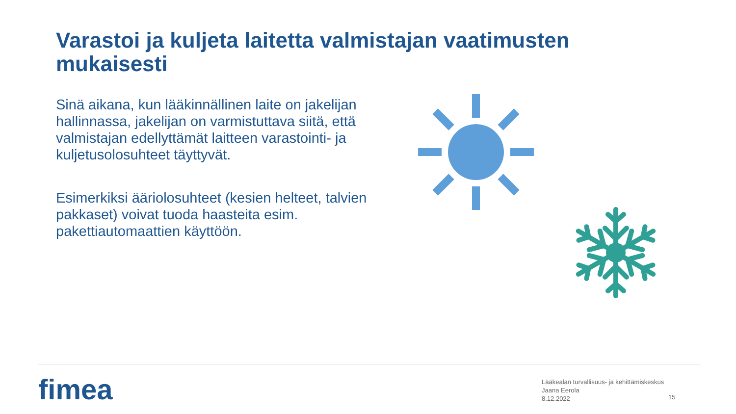Varastoi ja kuljeta laitetta valmistajan vaatimusten mukaisesti
Sinä aikana, kun lääkinnällinen laite on jakelijan hallinnassa, jakelijan on varmistuttava siitä, että valmistajan edellyttämät laitteen varastointi- ja kuljetusolosuhteet täyttyvät.
Esimerkiksi ääriolosuhteet (kesien helteet, talvien pakkaset) voivat tuoda haasteita esim. pakettiautomaattien käyttöön.
fimea
Lääkealan turvallisuus- ja kehittämiskeskus
Jaana Eerola
8.12.2022
15